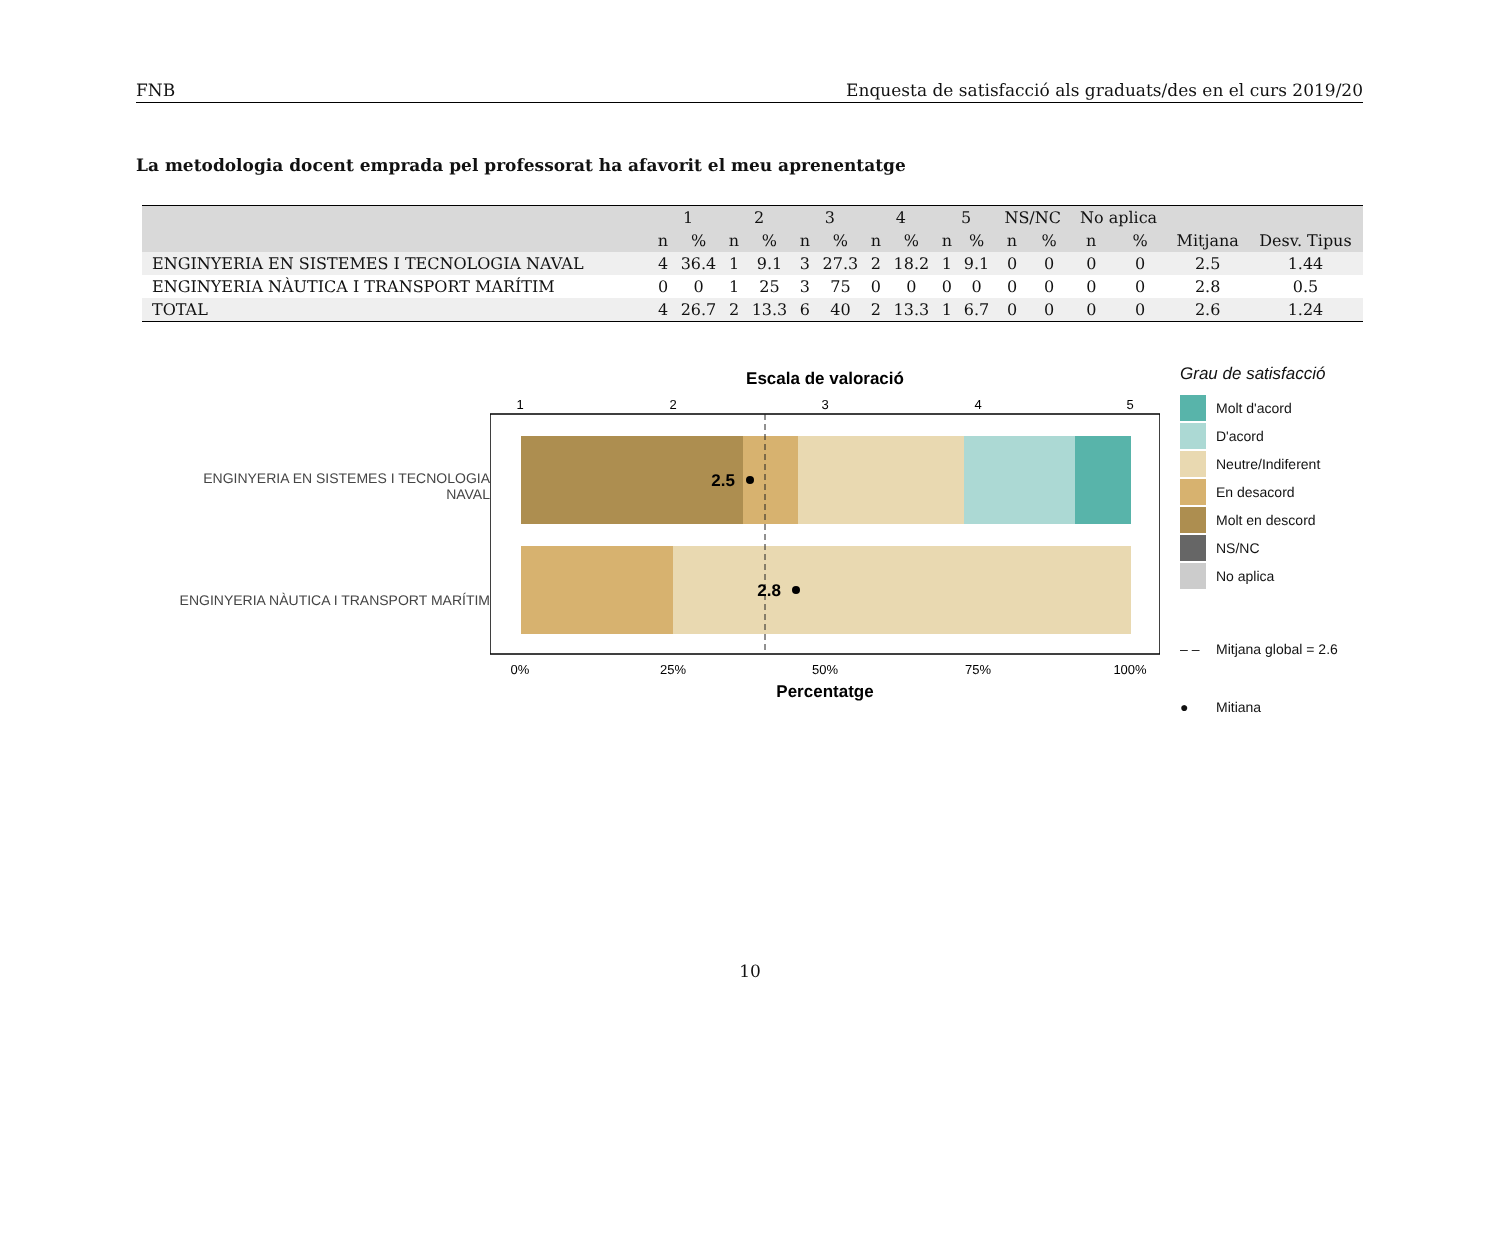FNB Enquesta de satisfacció als graduats/des en el curs 2019/20
La metodologia docent emprada pel professorat ha afavorit el meu aprenentatge
| | 1 | | 2 | | 3 | | 4 | | 5 | | NS/NC | | No aplica | | | |
| --- | --- | --- | --- | --- | --- | --- | --- | --- | --- | --- | --- | --- | --- | --- | --- | --- |
| | n | % | n | % | n | % | n | % | n | % | n | % | n | % | Mitjana | Desv. Tipus |
| ENGINYERIA EN SISTEMES I TECNOLOGIA NAVAL | 4 | 36.4 | 1 | 9.1 | 3 | 27.3 | 2 | 18.2 | 1 | 9.1 | 0 | 0 | 0 | 0 | 2.5 | 1.44 |
| ENGINYERIA NÀUTICA I TRANSPORT MARÍTIM | 0 | 0 | 1 | 25 | 3 | 75 | 0 | 0 | 0 | 0 | 0 | 0 | 0 | 0 | 2.8 | 0.5 |
| TOTAL | 4 | 26.7 | 2 | 13.3 | 6 | 40 | 2 | 13.3 | 1 | 6.7 | 0 | 0 | 0 | 0 | 2.6 | 1.24 |
ENGINYERIA EN SISTEMES I TECNOLOGIA
NAVAL
ENGINYERIA NÀUTICA I TRANSPORT MARÍTIM
Escala de valoració
1
2
3
4
5
2.5
2.8
0%
25%
50%
75%
100%
Percentatge
Grau de satisfacció
Molt d'acord
D'acord
Neutre/Indiferent
En desacord
Molt en descord
NS/NC
No aplica
– – Mitjana global = 2.6
● Mitiana
10